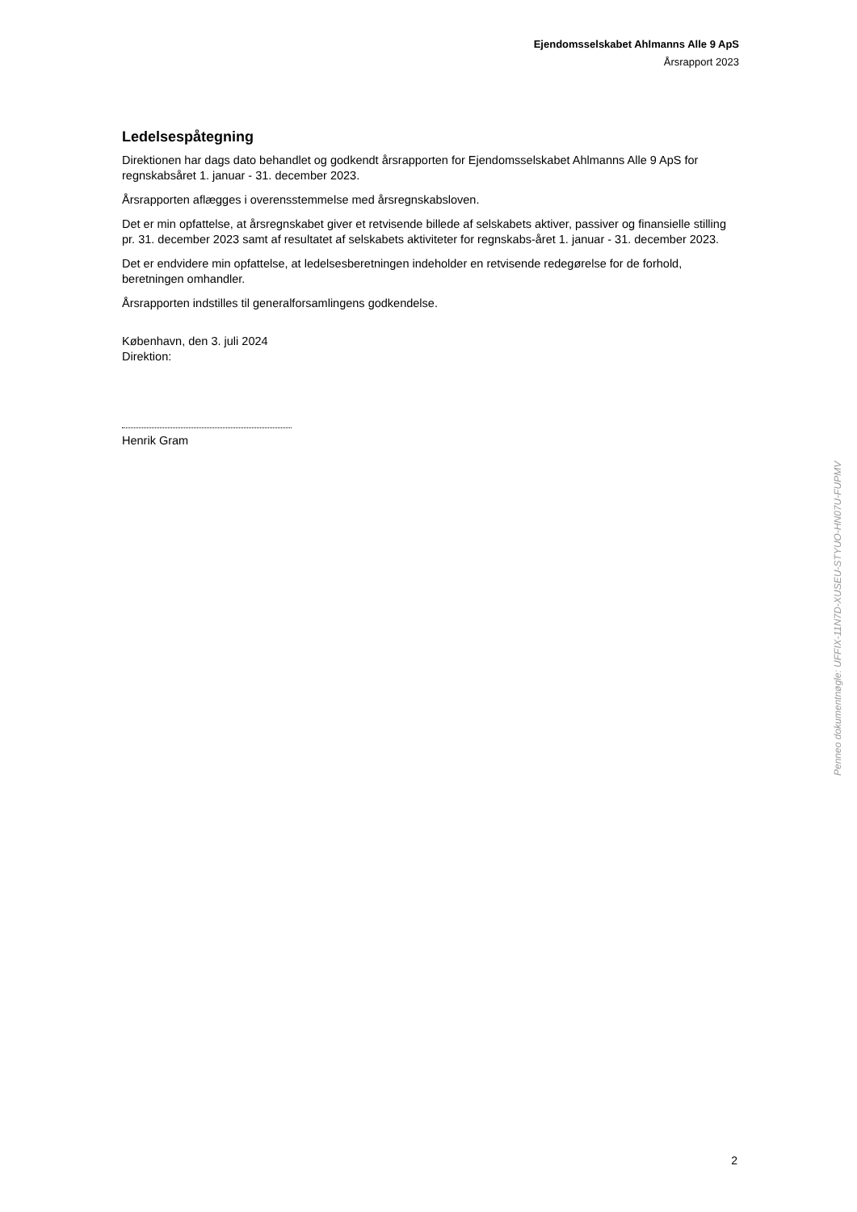Ejendomsselskabet Ahlmanns Alle 9 ApS
Årsrapport 2023
Ledelsespåtegning
Direktionen har dags dato behandlet og godkendt årsrapporten for Ejendomsselskabet Ahlmanns Alle 9 ApS for regnskabsåret 1. januar - 31. december 2023.
Årsrapporten aflægges i overensstemmelse med årsregnskabsloven.
Det er min opfattelse, at årsregnskabet giver et retvisende billede af selskabets aktiver, passiver og finansielle stilling pr. 31. december 2023 samt af resultatet af selskabets aktiviteter for regnskabs-året 1. januar - 31. december 2023.
Det er endvidere min opfattelse, at ledelsesberetningen indeholder en retvisende redegørelse for de forhold, beretningen omhandler.
Årsrapporten indstilles til generalforsamlingens godkendelse.
København, den 3. juli 2024
Direktion:
Henrik Gram
Penneo dokumentnøgle: UFFIX-11N7D-XUSEU-STYUO-HN07U-FUPMV
2